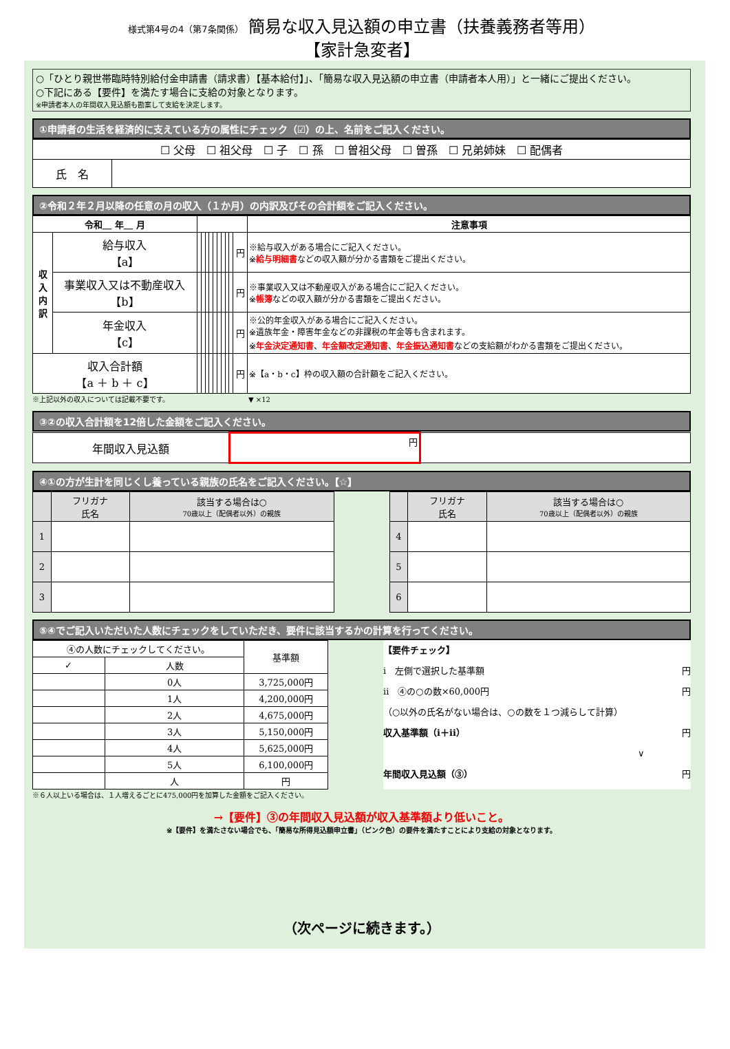様式第4号の4（第7条関係） 簡易な収入見込額の申立書（扶養義務者等用）
【家計急変者】
○「ひとり親世帯臨時特別給付金申請書（請求書）【基本給付】」、「簡易な収入見込額の申立書（申請者本人用）」と一緒にご提出ください。
○下記にある【要件】を満たす場合に支給の対象となります。
※申請者本人の年間収入見込額も勘案して支給を決定します。
①申請者の生活を経済的に支えている方の属性にチェック（☑）の上、名前をご記入ください。
| ☐ 父母 ☐ 祖父母 ☐ 子 ☐ 孫 ☐ 曽祖父母 ☐ 曽孫 ☐ 兄弟姉妹 ☐ 配偶者 | |
| 氏 名 | |
②令和２年２月以降の任意の月の収入（１か月）の内訳及びその合計額をご記入ください。
| 令和＿ 年＿ 月 | | | | | | | | | | | | 注意事項 |
| --- | --- | --- | --- | --- | --- | --- | --- | --- | --- | --- | --- | --- |
| 収入内訳 | 給与収入 【a】 | | | | | | | | | | 円 | ※給与収入がある場合にご記入ください。 ※ 給与明細書 などの収入額が分かる書類をご提出ください。 |
| | 事業収入又は不動産収入 【b】 | | | | | | | | | | 円 | ※事業収入又は不動産収入がある場合にご記入ください。 ※ 帳簿 などの収入額が分かる書類をご提出ください。 |
| | 年金収入 【c】 | | | | | | | | | | 円 | ※公的年金収入がある場合にご記入ください。 ※遺族年金・障害年金などの非課税の年金等も含まれます。 ※ 年金決定通知書 、 年金額改定通知書 、 年金振込通知書 などの支給額がわかる書類をご提出ください。 |
| 収入合計額 【a ＋ b ＋ c】 | | | | | | | | | | | 円 | ※【a・b・c】枠の収入額の合計額をご記入ください。 |
※上記以外の収入については記載不要です。　　　　　　　　　　　　▼ ×12
③②の収入合計額を12倍した金額をご記入ください。
| 年間収入見込額 | 円 | |
④①の方が生計を同じくし養っている親族の氏名をご記入ください。【☆】
| | フリガナ 氏名 | 該当する場合は○ 70歳以上（配偶者以外）の親族 |
| --- | --- | --- |
| 1 | | |
| 2 | | |
| 3 | | |
| | フリガナ 氏名 | 該当する場合は○ 70歳以上（配偶者以外）の親族 |
| --- | --- | --- |
| 4 | | |
| 5 | | |
| 6 | | |
⑤④でご記入いただいた人数にチェックをしていただき、要件に該当するかの計算を行ってください。
| ④の人数にチェックしてください。 | | 基準額 |
| ✓ | 人数 | |
| | 0人 | 3,725,000円 |
| | 1人 | 4,200,000円 |
| | 2人 | 4,675,000円 |
| | 3人 | 5,150,000円 |
| | 4人 | 5,625,000円 |
| | 5人 | 6,100,000円 |
| | 人 | 円 |
【要件チェック】
i　左側で選択した基準額 円
ii　④の○の数×60,000円 円
（○以外の氏名がない場合は、○の数を１つ減らして計算）
収入基準額（i＋ii） 円
∨
年間収入見込額（③） 円
※６人以上いる場合は、１人増えるごとに475,000円を加算した金額をご記入ください。
→【要件】③の年間収入見込額が収入基準額より低いこと。
※【要件】を満たさない場合でも、「簡易な所得見込額申立書」（ピンク色）の要件を満たすことにより支給の対象となります。
（次ページに続きます。）